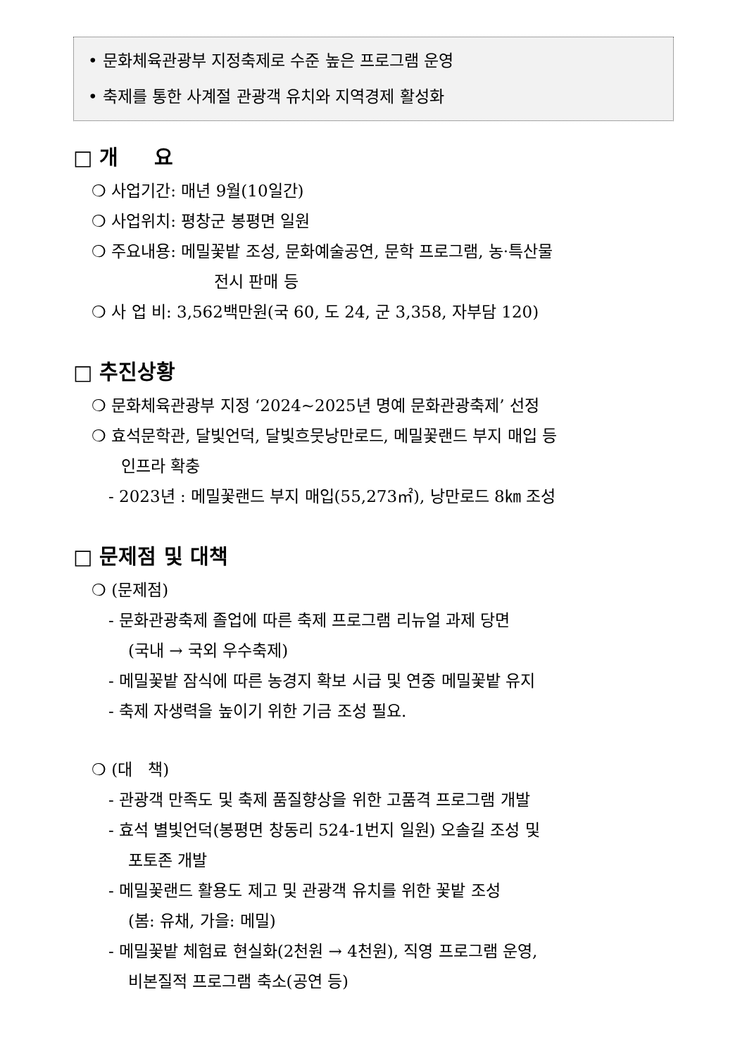• 문화체육관광부 지정축제로 수준 높은 프로그램 운영
• 축제를 통한 사계절 관광객 유치와 지역경제 활성화
□ 개 요
❍ 사업기간: 매년 9월(10일간)
❍ 사업위치: 평창군 봉평면 일원
❍ 주요내용: 메밀꽃밭 조성, 문화예술공연, 문학 프로그램, 농·특산물
전시 판매 등
❍ 사 업 비: 3,562백만원(국 60, 도 24, 군 3,358, 자부담 120)
□ 추진상황
❍ 문화체육관광부 지정 ‘2024~2025년 명예 문화관광축제’ 선정
❍ 효석문학관, 달빛언덕, 달빛흐뭇낭만로드, 메밀꽃랜드 부지 매입 등
인프라 확충
- 2023년 : 메밀꽃랜드 부지 매입(55,273㎡), 낭만로드 8㎞ 조성
□ 문제점 및 대책
❍ (문제점)
- 문화관광축제 졸업에 따른 축제 프로그램 리뉴얼 과제 당면
(국내 → 국외 우수축제)
- 메밀꽃밭 잠식에 따른 농경지 확보 시급 및 연중 메밀꽃밭 유지
- 축제 자생력을 높이기 위한 기금 조성 필요.
❍ (대 책)
- 관광객 만족도 및 축제 품질향상을 위한 고품격 프로그램 개발
- 효석 별빛언덕(봉평면 창동리 524-1번지 일원) 오솔길 조성 및
포토존 개발
- 메밀꽃랜드 활용도 제고 및 관광객 유치를 위한 꽃밭 조성
(봄: 유채, 가을: 메밀)
- 메밀꽃밭 체험료 현실화(2천원 → 4천원), 직영 프로그램 운영,
비본질적 프로그램 축소(공연 등)